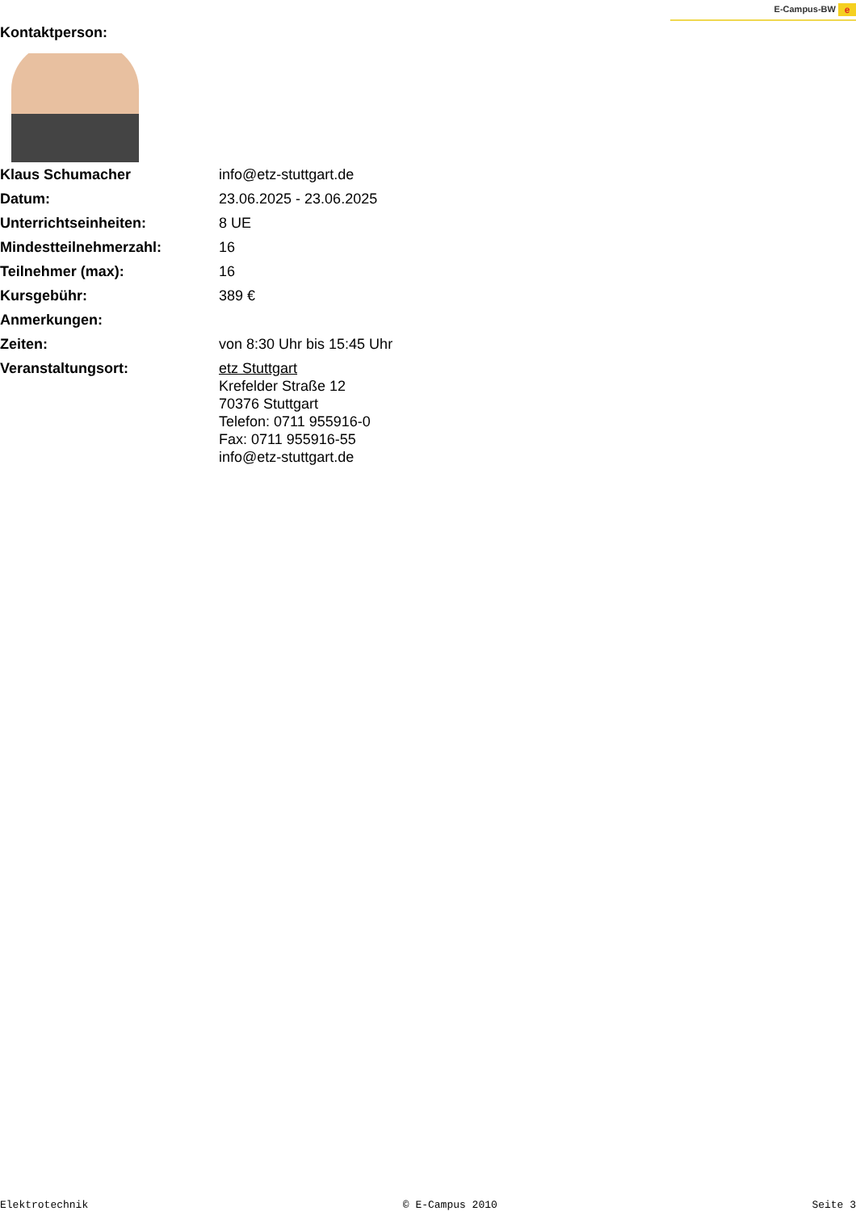E-Campus-BW e
Kontaktperson:
| Klaus Schumacher | info@etz-stuttgart.de |
| Datum: | 23.06.2025 - 23.06.2025 |
| Unterrichtseinheiten: | 8 UE |
| Mindestteilnehmerzahl: | 16 |
| Teilnehmer (max): | 16 |
| Kursgebühr: | 389 € |
| Anmerkungen: | |
| Zeiten: | von 8:30 Uhr bis 15:45 Uhr |
| Veranstaltungsort: | etz Stuttgart Krefelder Straße 12 70376 Stuttgart Telefon: 0711 955916-0 Fax: 0711 955916-55 info@etz-stuttgart.de |
Elektrotechnik © E-Campus 2010 Seite 3